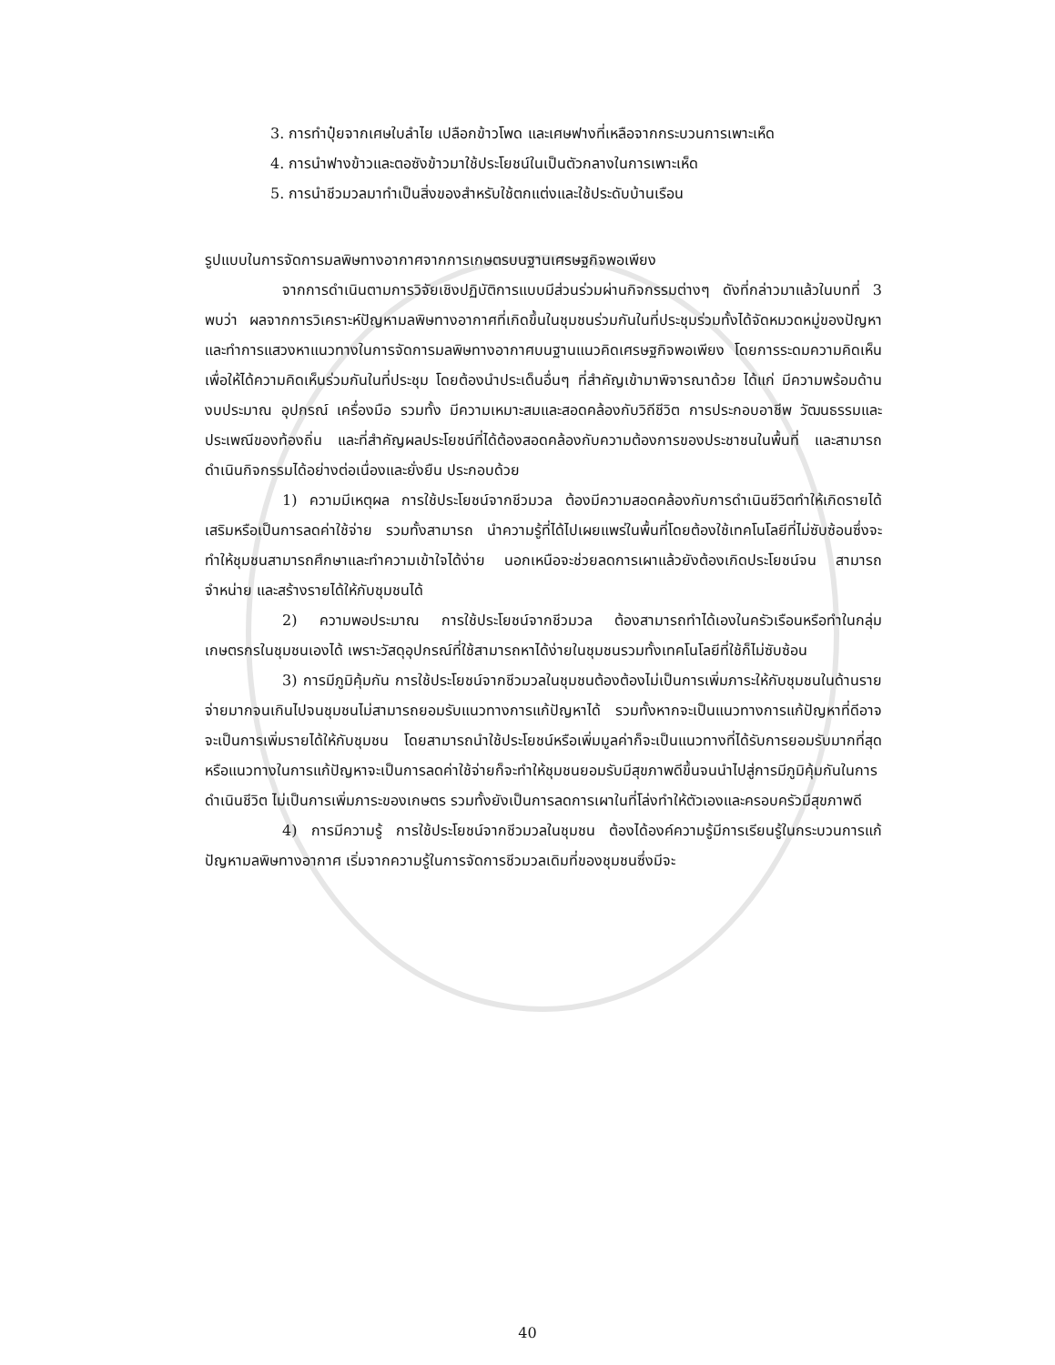3. การทำปุ๋ยจากเศษใบลำไย เปลือกข้าวโพด และเศษฟางที่เหลือจากกระบวนการเพาะเห็ด
4. การนำฟางข้าวและตอซังข้าวมาใช้ประโยชน์ในเป็นตัวกลางในการเพาะเห็ด
5. การนำชีวมวลมาทำเป็นสิ่งของสำหรับใช้ตกแต่งและใช้ประดับบ้านเรือน
รูปแบบในการจัดการมลพิษทางอากาศจากการเกษตรบนฐานเศรษฐกิจพอเพียง
จากการดำเนินตามการวิจัยเชิงปฏิบัติการแบบมีส่วนร่วมผ่านกิจกรรมต่างๆ ดังที่กล่าวมาแล้วในบทที่ 3 พบว่า ผลจากการวิเคราะห์ปัญหามลพิษทางอากาศที่เกิดขึ้นในชุมชนร่วมกันในที่ประชุมร่วมทั้งได้จัดหมวดหมู่ของปัญหาและทำการแสวงหาแนวทางในการจัดการมลพิษทางอากาศบนฐานแนวคิดเศรษฐกิจพอเพียง โดยการระดมความคิดเห็น เพื่อให้ได้ความคิดเห็นร่วมกันในที่ประชุม โดยต้องนำประเด็นอื่นๆ ที่สำคัญเข้ามาพิจารณาด้วย ได้แก่ มีความพร้อมด้านงบประมาณ อุปกรณ์ เครื่องมือ รวมทั้ง มีความเหมาะสมและสอดคล้องกับวิถีชีวิต การประกอบอาชีพ วัฒนธรรมและประเพณีของท้องถิ่น และที่สำคัญผลประโยชน์ที่ได้ต้องสอดคล้องกับความต้องการของประชาชนในพื้นที่ และสามารถดำเนินกิจกรรมได้อย่างต่อเนื่องและยั่งยืน ประกอบด้วย
1) ความมีเหตุผล การใช้ประโยชน์จากชีวมวล ต้องมีความสอดคล้องกับการดำเนินชีวิตทำให้เกิดรายได้เสริมหรือเป็นการลดค่าใช้จ่าย รวมทั้งสามารถ นำความรู้ที่ได้ไปเผยแพร่ในพื้นที่โดยต้องใช้เทคโนโลยีที่ไม่ซับซ้อนซึ่งจะทำให้ชุมชนสามารถศึกษาและทำความเข้าใจได้ง่าย นอกเหนือจะช่วยลดการเผาแล้วยังต้องเกิดประโยชน์จน สามารถจำหน่าย และสร้างรายได้ให้กับชุมชนได้
2) ความพอประมาณ การใช้ประโยชน์จากชีวมวล ต้องสามารถทำได้เองในครัวเรือนหรือทำในกลุ่มเกษตรกรในชุมชนเองได้ เพราะวัสดุอุปกรณ์ที่ใช้สามารถหาได้ง่ายในชุมชนรวมทั้งเทคโนโลยีที่ใช้ก็ไม่ซับซ้อน
3) การมีภูมิคุ้มกัน การใช้ประโยชน์จากชีวมวลในชุมชนต้องต้องไม่เป็นการเพิ่มภาระให้กับชุมชนในด้านรายจ่ายมากจนเกินไปจนชุมชนไม่สามารถยอมรับแนวทางการแก้ปัญหาได้ รวมทั้งหากจะเป็นแนวทางการแก้ปัญหาที่ดีอาจจะเป็นการเพิ่มรายได้ให้กับชุมชน โดยสามารถนำใช้ประโยชน์หรือเพิ่มมูลค่าก็จะเป็นแนวทางที่ได้รับการยอมรับมากที่สุดหรือแนวทางในการแก้ปัญหาจะเป็นการลดค่าใช้จ่ายก็จะทำให้ชุมชนยอมรับมีสุขภาพดีขึ้นจนนำไปสู่การมีภูมิคุ้มกันในการดำเนินชีวิต ไม่เป็นการเพิ่มภาระของเกษตร รวมทั้งยังเป็นการลดการเผาในที่โล่งทำให้ตัวเองและครอบครัวมีสุขภาพดี
4) การมีความรู้ การใช้ประโยชน์จากชีวมวลในชุมชน ต้องได้องค์ความรู้มีการเรียนรู้ในกระบวนการแก้ปัญหามลพิษทางอากาศ เริ่มจากความรู้ในการจัดการชีวมวลเดิมที่ของชุมชนซึ่งมีจะ
40